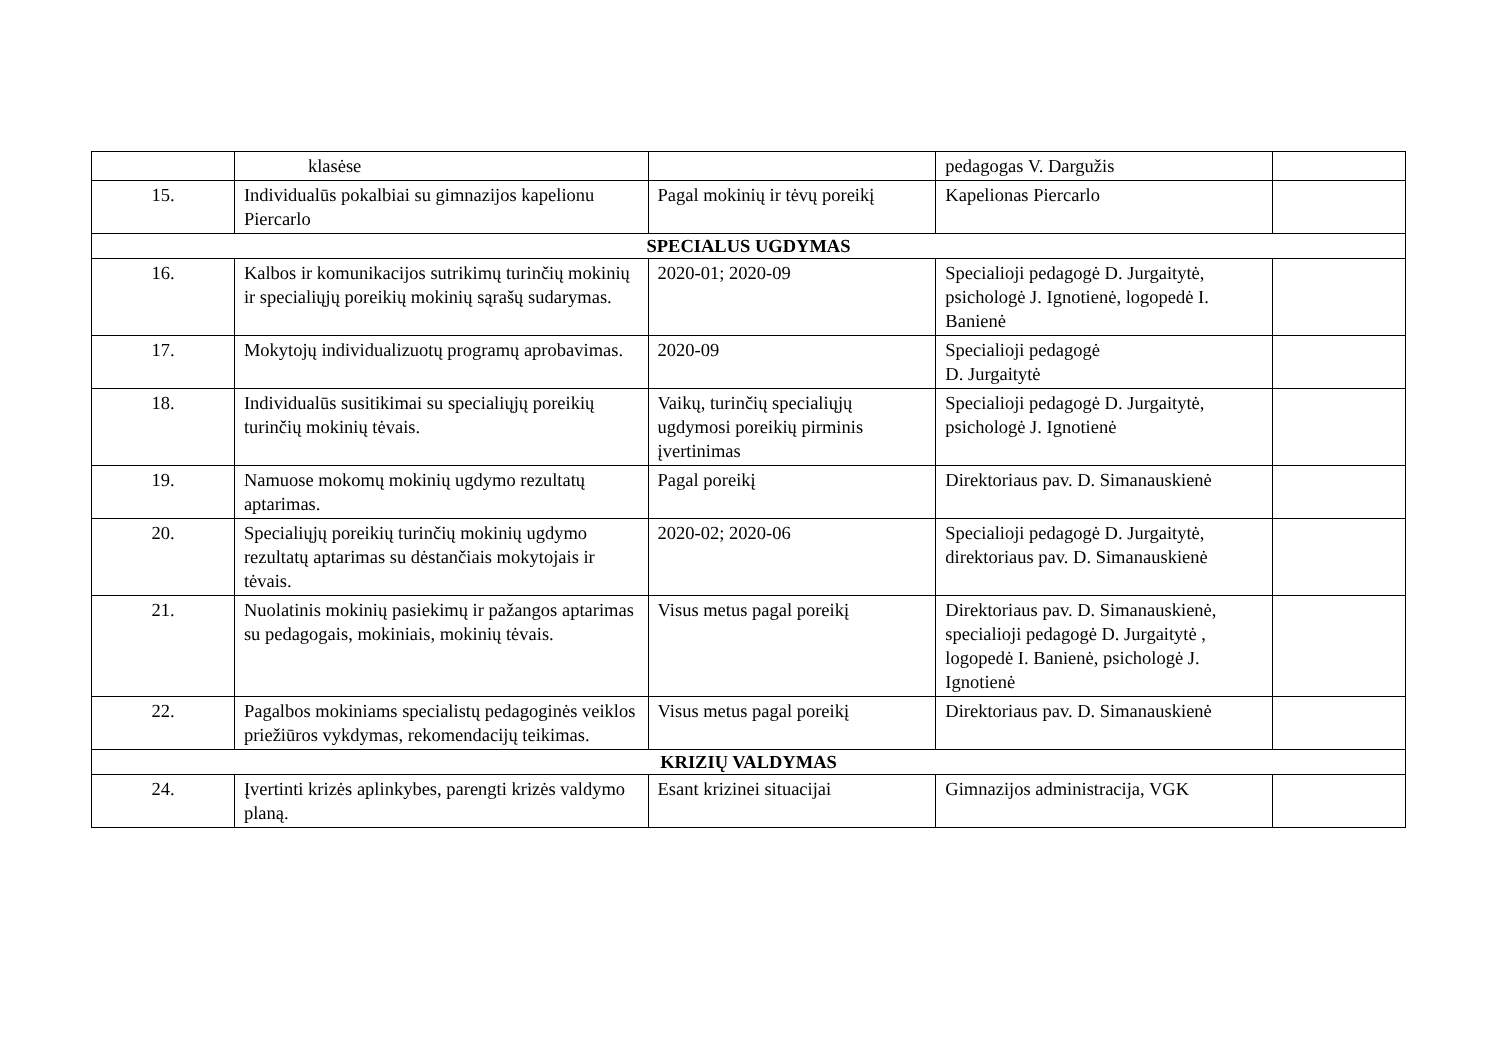| | klasėse | | pedagogas V. Dargužis | |
| 15. | Individualūs pokalbiai su gimnazijos kapelionu Piercarlo | Pagal mokinių ir tėvų poreikį | Kapelionas Piercarlo | |
| SPECIALUS UGDYMAS | | | | |
| 16. | Kalbos ir komunikacijos sutrikimų turinčių mokinių ir specialiųjų poreikių mokinių sąrašų sudarymas. | 2020-01; 2020-09 | Specialioji pedagogė D. Jurgaitytė, psichologė J. Ignotienė, logopedė I. Banienė | |
| 17. | Mokytojų individualizuotų programų aprobavimas. | 2020-09 | Specialioji pedagogė D. Jurgaitytė | |
| 18. | Individualūs susitikimai su specialiųjų poreikių turinčių mokinių tėvais. | Vaikų, turinčių specialiųjų ugdymosi poreikių pirminis įvertinimas | Specialioji pedagogė D. Jurgaitytė, psichologė J. Ignotienė | |
| 19. | Namuose mokomų mokinių ugdymo rezultatų aptarimas. | Pagal poreikį | Direktoriaus pav. D. Simanauskienė | |
| 20. | Specialiųjų poreikių turinčių mokinių ugdymo rezultatų aptarimas su dėstančiais mokytojais ir tėvais. | 2020-02; 2020-06 | Specialioji pedagogė D. Jurgaitytė, direktoriaus pav. D. Simanauskienė | |
| 21. | Nuolatinis mokinių pasiekimų ir pažangos aptarimas su pedagogais, mokiniais, mokinių tėvais. | Visus metus pagal poreikį | Direktoriaus pav. D. Simanauskienė, specialioji pedagogė D. Jurgaitytė , logopedė I. Banienė, psichologė J. Ignotienė | |
| 22. | Pagalbos mokiniams specialistų pedagoginės veiklos priežiūros vykdymas, rekomendacijų teikimas. | Visus metus pagal poreikį | Direktoriaus pav. D. Simanauskienė | |
| KRIZIŲ VALDYMAS | | | | |
| 24. | Įvertinti krizės aplinkybes, parengti krizės valdymo planą. | Esant krizinei situacijai | Gimnazijos administracija, VGK | |